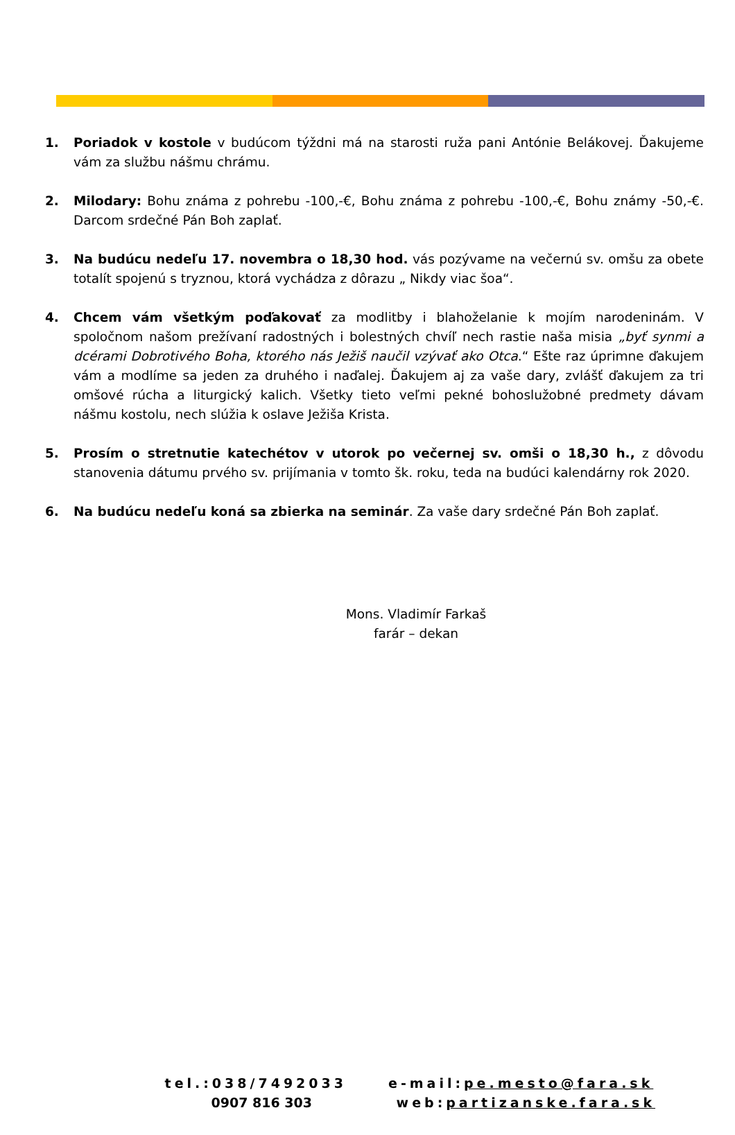1. Poriadok v kostole v budúcom týždni má na starosti ruža pani Antónie Belákovej. Ďakujeme vám za službu nášmu chrámu.
2. Milodary: Bohu známa z pohrebu -100,-€, Bohu známa z pohrebu -100,-€, Bohu známy -50,-€. Darcom srdečné Pán Boh zaplať.
3. Na budúcu nedeľu 17. novembra o 18,30 hod. vás pozývame na večernú sv. omšu za obete totalít spojenú s tryznou, ktorá vychádza z dôrazu „ Nikdy viac šoa“.
4. Chcem vám všetkým poďakovať za modlitby i blahoželanie k mojím narodeninám. V spoločnom našom prežívaní radostných i bolestných chvíľ nech rastie naša misia „byť synmi a dcérami Dobrotivého Boha, ktorého nás Ježiš naučil vzývať ako Otca.“ Ešte raz úprimne ďakujem vám a modlíme sa jeden za druhého i naďalej. Ďakujem aj za vaše dary, zvlášť ďakujem za tri omšové rúcha a liturgický kalich. Všetky tieto veľmi pekné bohoslužobné predmety dávam nášmu kostolu, nech slúžia k oslave Ježiša Krista.
5. Prosím o stretnutie katechétov v utorok po večernej sv. omši o 18,30 h., z dôvodu stanovenia dátumu prvého sv. prijímania v tomto šk. roku, teda na budúci kalendárny rok 2020.
6. Na budúcu nedeľu koná sa zbierka na seminár. Za vaše dary srdečné Pán Boh zaplať.
Mons. Vladimír Farkaš
farár – dekan
tel.:038/7492033
0907 816 303
e-mail:pe.mesto@fara.sk
web:partizanske.fara.sk